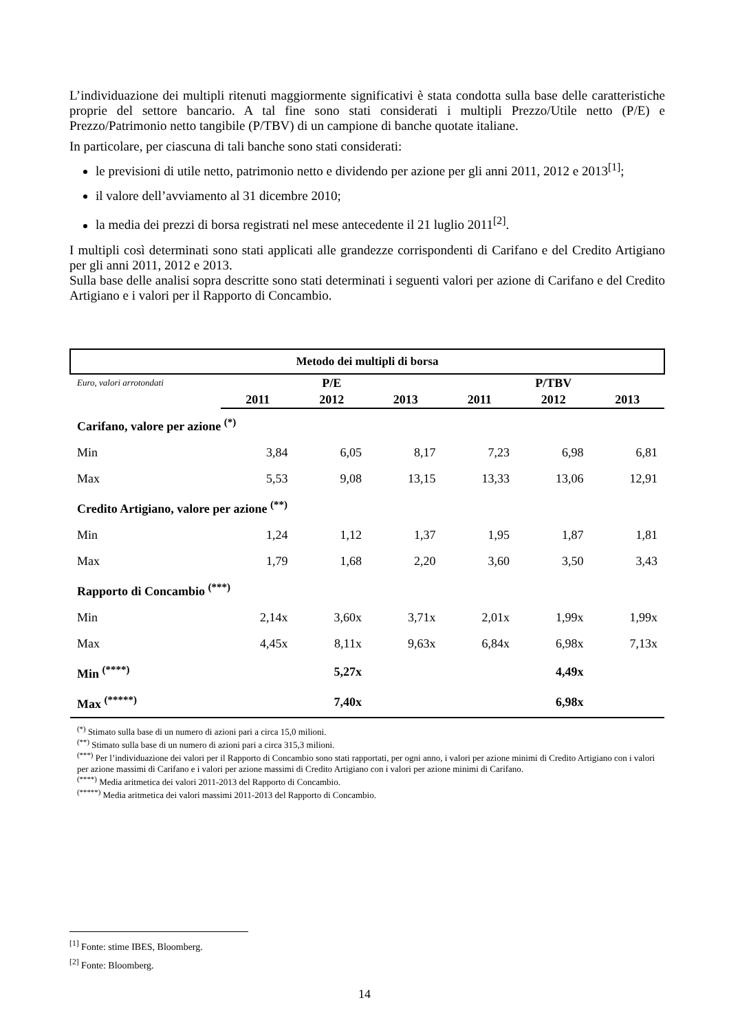L’individuazione dei multipli ritenuti maggiormente significativi è stata condotta sulla base delle caratteristiche proprie del settore bancario. A tal fine sono stati considerati i multipli Prezzo/Utile netto (P/E) e Prezzo/Patrimonio netto tangibile (P/TBV) di un campione di banche quotate italiane.
In particolare, per ciascuna di tali banche sono stati considerati:
le previsioni di utile netto, patrimonio netto e dividendo per azione per gli anni 2011, 2012 e 2013<sup>[1]</sup>;
il valore dell’avviamento al 31 dicembre 2010;
la media dei prezzi di borsa registrati nel mese antecedente il 21 luglio 2011<sup>[2]</sup>.
I multipli così determinati sono stati applicati alle grandezze corrispondenti di Carifano e del Credito Artigiano per gli anni 2011, 2012 e 2013.
Sulla base delle analisi sopra descritte sono stati determinati i seguenti valori per azione di Carifano e del Credito Artigiano e i valori per il Rapporto di Concambio.
| Metodo dei multipli di borsa | | | | | | |
| Euro, valori arrotondati | P/E | | | P/TBV | | |
| | 2011 | 2012 | 2013 | 2011 | 2012 | 2013 |
| Carifano, valore per azione <sup>(*)</sup> | | | | | | |
| Min | 3,84 | 6,05 | 8,17 | 7,23 | 6,98 | 6,81 |
| Max | 5,53 | 9,08 | 13,15 | 13,33 | 13,06 | 12,91 |
| Credito Artigiano, valore per azione <sup>(**)</sup> | | | | | | |
| Min | 1,24 | 1,12 | 1,37 | 1,95 | 1,87 | 1,81 |
| Max | 1,79 | 1,68 | 2,20 | 3,60 | 3,50 | 3,43 |
| Rapporto di Concambio <sup>(***)</sup> | | | | | | |
| Min | 2,14x | 3,60x | 3,71x | 2,01x | 1,99x | 1,99x |
| Max | 4,45x | 8,11x | 9,63x | 6,84x | 6,98x | 7,13x |
| Min <sup>(****)</sup> | | 5,27x | | | 4,49x | |
| Max <sup>(*****)</sup> | | 7,40x | | | 6,98x | |
| <sup>(*)</sup> Stimato sulla base di un numero di azioni pari a circa 15,0 milioni. <sup>(**)</sup> Stimato sulla base di un numero di azioni pari a circa 315,3 milioni. <sup>(***)</sup> Per l’individuazione dei valori per il Rapporto di Concambio sono stati rapportati, per ogni anno, i valori per azione minimi di Credito Artigiano con i valori per azione massimi di Carifano e i valori per azione massimi di Credito Artigiano con i valori per azione minimi di Carifano. <sup>(****)</sup> Media aritmetica dei valori 2011-2013 del Rapporto di Concambio. <sup>(*****)</sup> Media aritmetica dei valori massimi 2011-2013 del Rapporto di Concambio. | | | | | | |
<sup>[1]</sup> Fonte: stime IBES, Bloomberg.
<sup>[2]</sup> Fonte: Bloomberg.
14